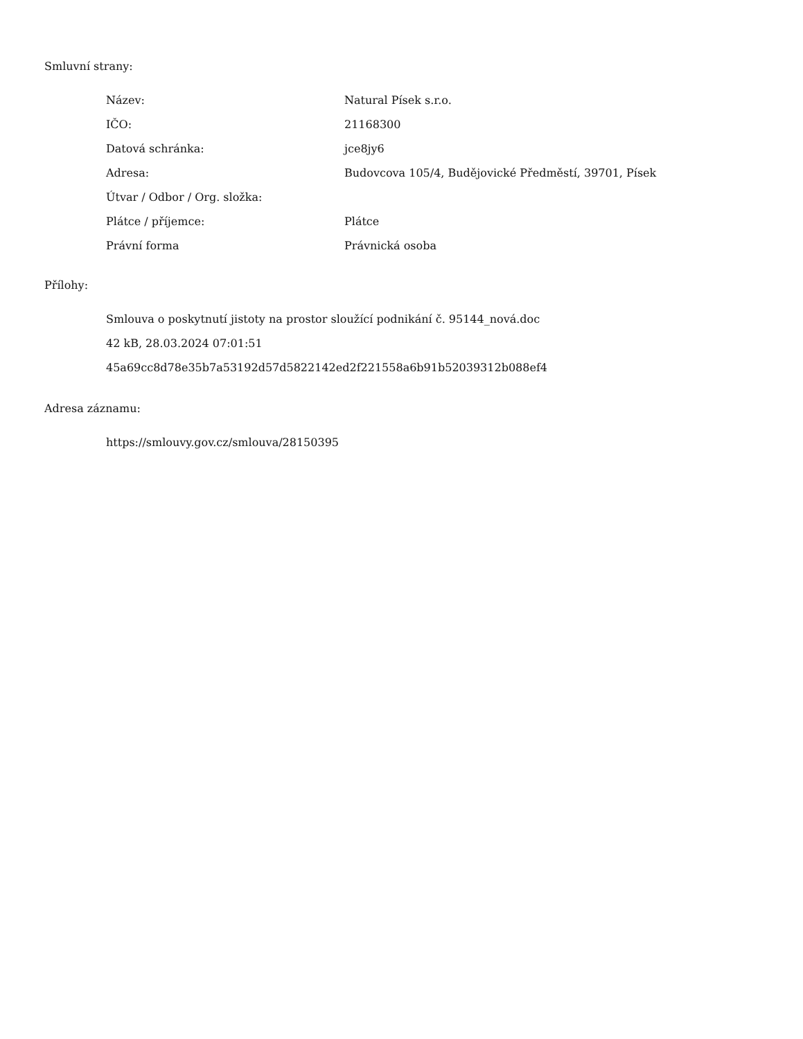Smluvní strany:
| Název: | Natural Písek s.r.o. |
| IČO: | 21168300 |
| Datová schránka: | jce8jy6 |
| Adresa: | Budovcova 105/4, Budějovické Předměstí, 39701, Písek |
| Útvar / Odbor / Org. složka: | |
| Plátce / příjemce: | Plátce |
| Právní forma | Právnická osoba |
Přílohy:
Smlouva o poskytnutí jistoty na prostor sloužící podnikání č. 95144_nová.doc
42 kB, 28.03.2024 07:01:51
45a69cc8d78e35b7a53192d57d5822142ed2f221558a6b91b52039312b088ef4
Adresa záznamu:
https://smlouvy.gov.cz/smlouva/28150395